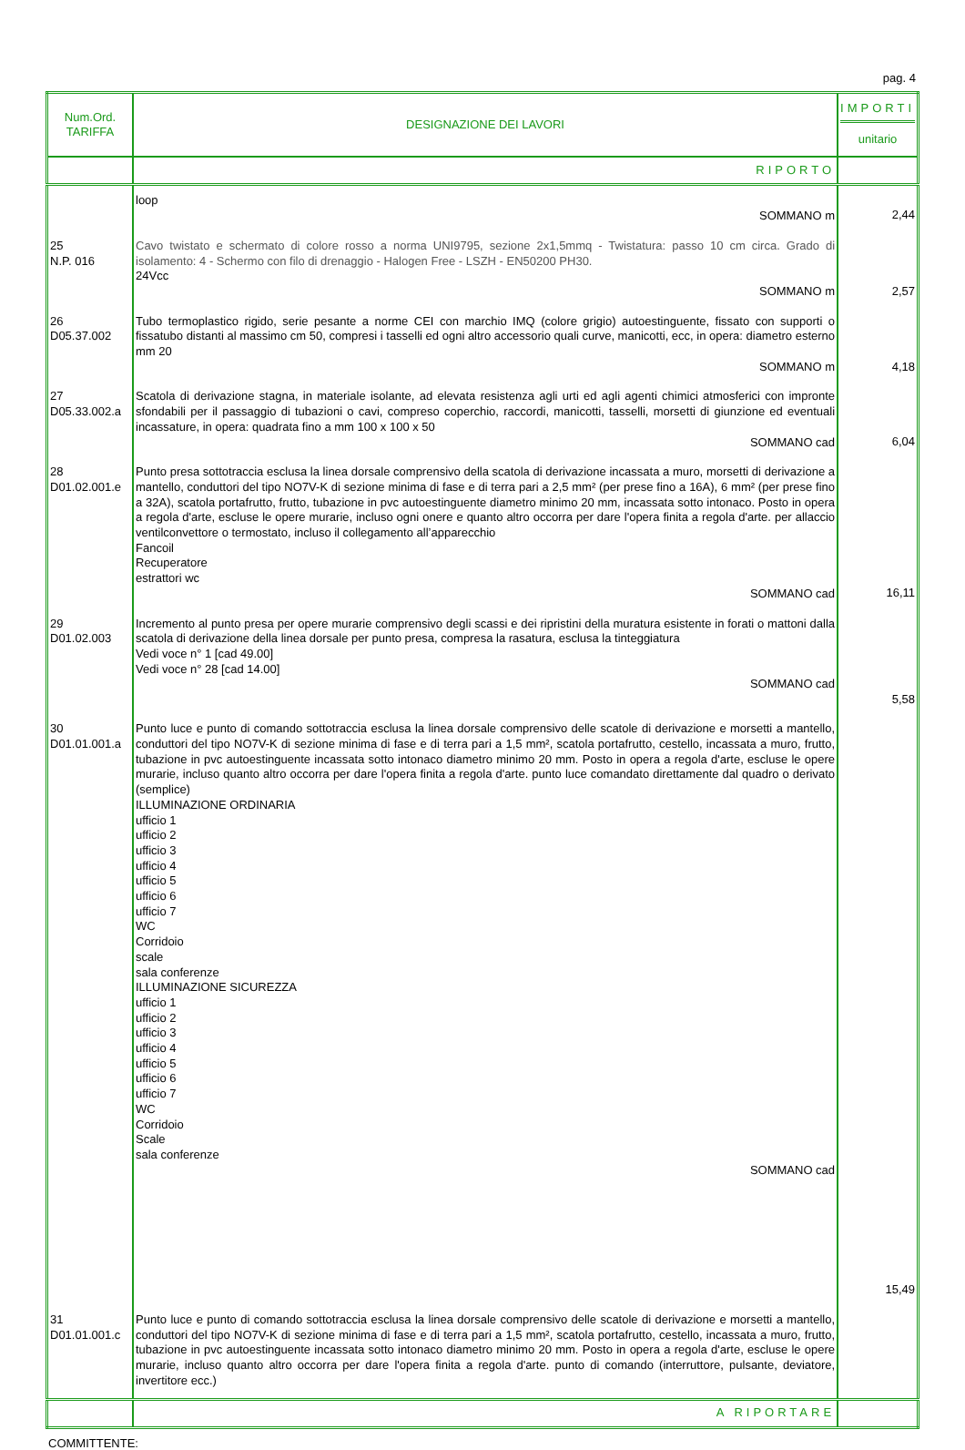pag. 4
| Num.Ord. TARIFFA | DESIGNAZIONE DEI LAVORI | IMPORTI unitario |
| --- | --- | --- |
| | RIPORTO | |
| | loop SOMMANO m | 2,44 |
| 25 N.P. 016 | Cavo twistato e schermato di colore rosso a norma UNI9795, sezione 2x1,5mmq - Twistatura: passo 10 cm circa. Grado di isolamento: 4 - Schermo con filo di drenaggio - Halogen Free - LSZH - EN50200 PH30. 24Vcc SOMMANO m | 2,57 |
| 26 D05.37.002 | Tubo termoplastico rigido, serie pesante a norme CEI con marchio IMQ (colore grigio) autoestinguente, fissato con supporti o fissatubo distanti al massimo cm 50, compresi i tasselli ed ogni altro accessorio quali curve, manicotti, ecc, in opera: diametro esterno mm 20 SOMMANO m | 4,18 |
| 27 D05.33.002.a | Scatola di derivazione stagna, in materiale isolante, ad elevata resistenza agli urti ed agli agenti chimici atmosferici con impronte sfondabili per il passaggio di tubazioni o cavi, compreso coperchio, raccordi, manicotti, tasselli, morsetti di giunzione ed eventuali incassature, in opera: quadrata fino a mm 100 x 100 x 50 SOMMANO cad | 6,04 |
| 28 D01.02.001.e | Punto presa sottotraccia esclusa la linea dorsale comprensivo della scatola di derivazione incassata a muro, morsetti di derivazione a mantello, conduttori del tipo NO7V-K di sezione minima di fase e di terra pari a 2,5 mm² (per prese fino a 16A), 6 mm² (per prese fino a 32A), scatola portafrutto, frutto, tubazione in pvc autoestinguente diametro minimo 20 mm, incassata sotto intonaco. Posto in opera a regola d'arte, escluse le opere murarie, incluso ogni onere e quanto altro occorra per dare l'opera finita a regola d'arte. per allaccio ventilconvettore o termostato, incluso il collegamento all’apparecchio Fancoil Recuperatore estrattori wc SOMMANO cad | 16,11 |
| 29 D01.02.003 | Incremento al punto presa per opere murarie comprensivo degli scassi e dei ripristini della muratura esistente in forati o mattoni dalla scatola di derivazione della linea dorsale per punto presa, compresa la rasatura, esclusa la tinteggiatura Vedi voce n° 1 [cad 49.00] Vedi voce n° 28 [cad 14.00] SOMMANO cad | 5,58 |
| 30 D01.01.001.a | Punto luce e punto di comando sottotraccia esclusa la linea dorsale comprensivo delle scatole di derivazione e morsetti a mantello, conduttori del tipo NO7V-K di sezione minima di fase e di terra pari a 1,5 mm², scatola portafrutto, cestello, incassata a muro, frutto, tubazione in pvc autoestinguente incassata sotto intonaco diametro minimo 20 mm. Posto in opera a regola d'arte, escluse le opere murarie, incluso quanto altro occorra per dare l'opera finita a regola d'arte. punto luce comandato direttamente dal quadro o derivato (semplice) ILLUMINAZIONE ORDINARIA ufficio 1 ufficio 2 ufficio 3 ufficio 4 ufficio 5 ufficio 6 ufficio 7 WC Corridoio scale sala conferenze ILLUMINAZIONE SICUREZZA ufficio 1 ufficio 2 ufficio 3 ufficio 4 ufficio 5 ufficio 6 ufficio 7 WC Corridoio Scale sala conferenze SOMMANO cad | 15,49 |
| 31 D01.01.001.c | Punto luce e punto di comando sottotraccia esclusa la linea dorsale comprensivo delle scatole di derivazione e morsetti a mantello, conduttori del tipo NO7V-K di sezione minima di fase e di terra pari a 1,5 mm², scatola portafrutto, cestello, incassata a muro, frutto, tubazione in pvc autoestinguente incassata sotto intonaco diametro minimo 20 mm. Posto in opera a regola d'arte, escluse le opere murarie, incluso quanto altro occorra per dare l'opera finita a regola d'arte. punto di comando (interruttore, pulsante, deviatore, invertitore ecc.) | |
| | A RIPORTARE | |
COMMITTENTE: